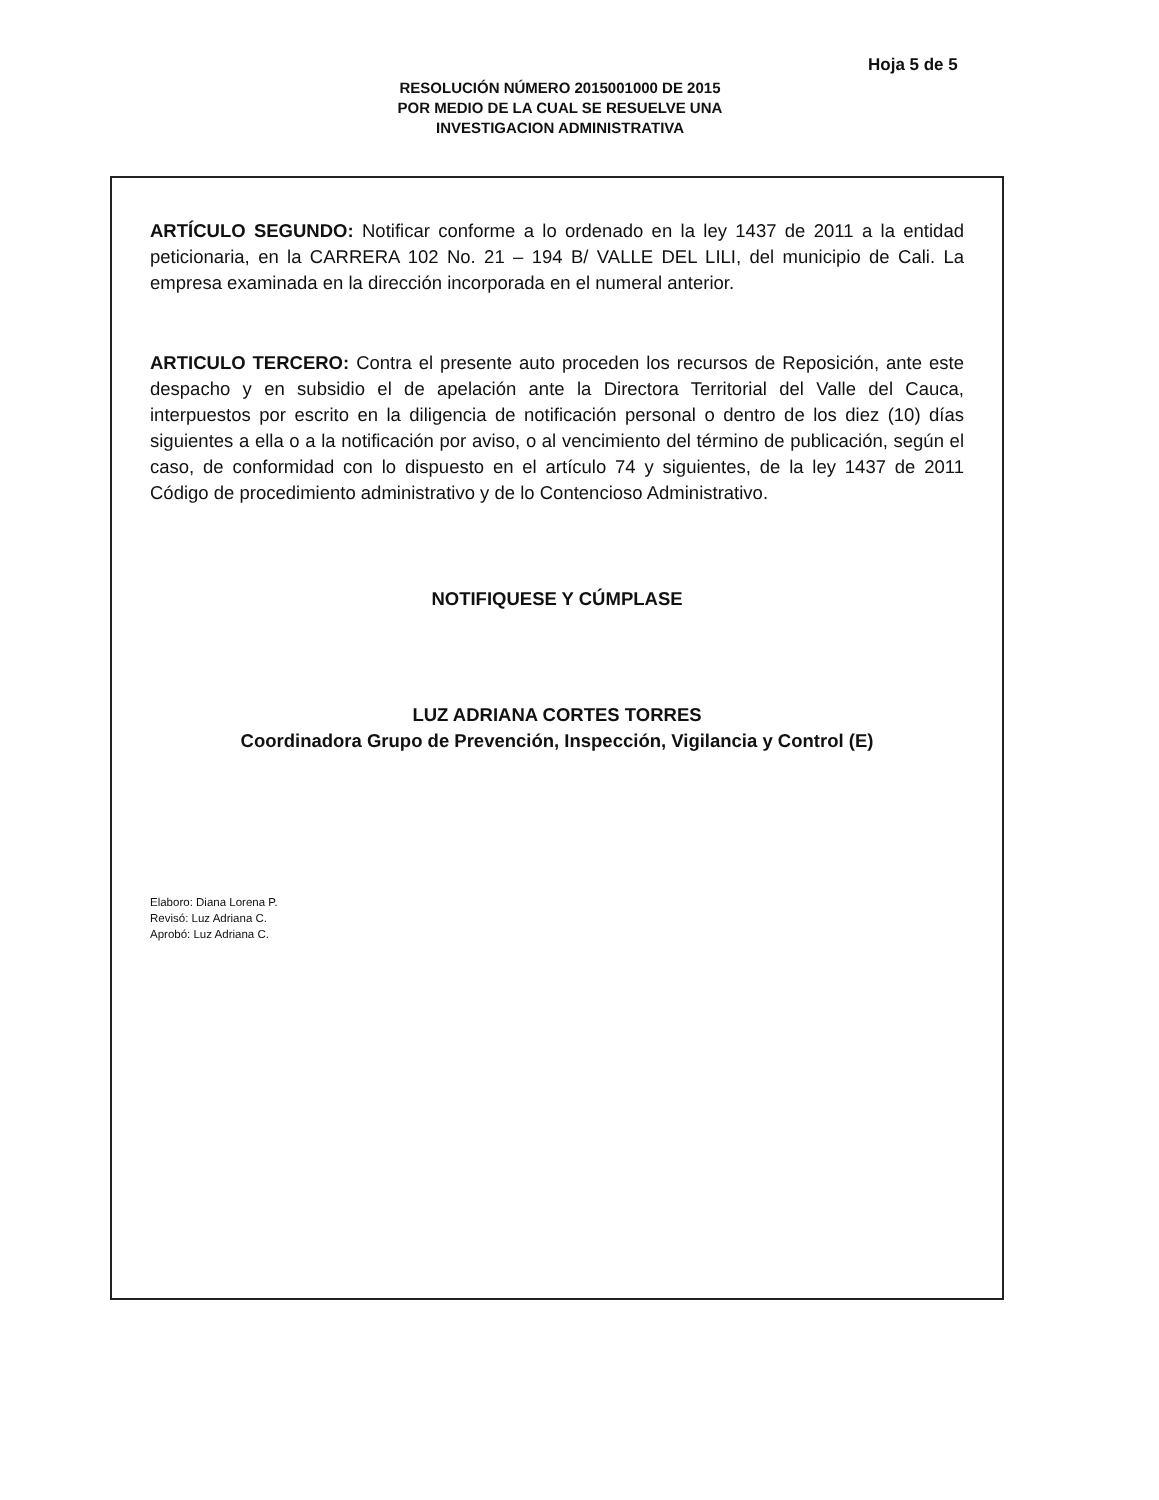Hoja 5 de 5
RESOLUCIÓN NÚMERO 2015001000 DE 2015
POR MEDIO DE LA CUAL SE RESUELVE UNA
INVESTIGACION ADMINISTRATIVA
ARTÍCULO SEGUNDO: Notificar conforme a lo ordenado en la ley 1437 de 2011 a la entidad peticionaria, en la CARRERA 102 No. 21 – 194 B/ VALLE DEL LILI, del municipio de Cali. La empresa examinada en la dirección incorporada en el numeral anterior.
ARTICULO TERCERO: Contra el presente auto proceden los recursos de Reposición, ante este despacho y en subsidio el de apelación ante la Directora Territorial del Valle del Cauca, interpuestos por escrito en la diligencia de notificación personal o dentro de los diez (10) días siguientes a ella o a la notificación por aviso, o al vencimiento del término de publicación, según el caso, de conformidad con lo dispuesto en el artículo 74 y siguientes, de la ley 1437 de 2011 Código de procedimiento administrativo y de lo Contencioso Administrativo.
NOTIFIQUESE Y CÚMPLASE
LUZ ADRIANA CORTES TORRES
Coordinadora Grupo de Prevención, Inspección, Vigilancia y Control (E)
Elaboro: Diana Lorena P.
Revisó: Luz Adriana C.
Aprobó: Luz Adriana C.